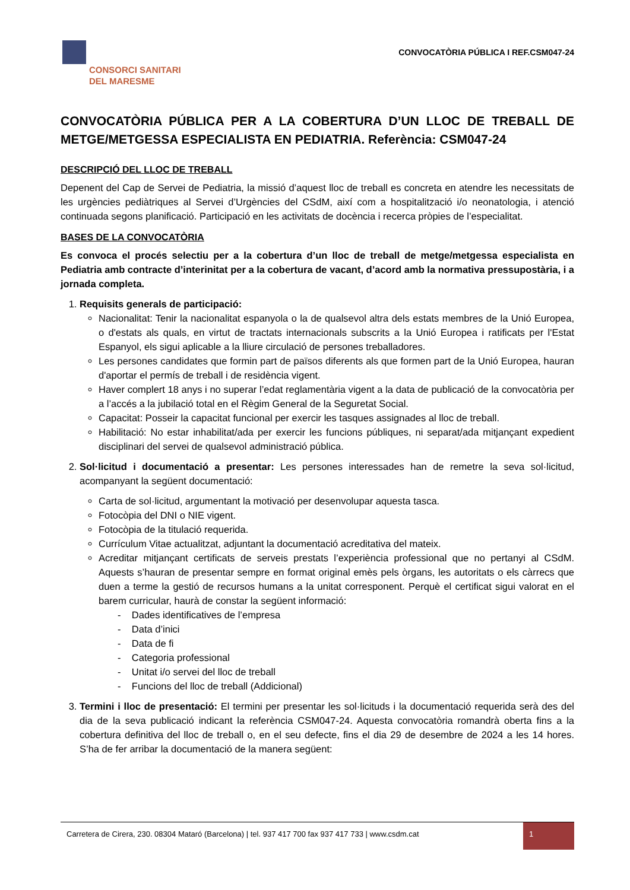CONSORCI SANITARI
DEL MARESME
CONVOCATÒRIA PÚBLICA I REF.CSM047-24
CONVOCATÒRIA PÚBLICA PER A LA COBERTURA D’UN LLOC DE TREBALL DE METGE/METGESSA ESPECIALISTA EN PEDIATRIA. Referència: CSM047-24
DESCRIPCIÓ DEL LLOC DE TREBALL
Depenent del Cap de Servei de Pediatria, la missió d’aquest lloc de treball es concreta en atendre les necessitats de les urgències pediàtriques al Servei d’Urgències del CSdM, així com a hospitalització i/o neonatologia, i atenció continuada segons planificació. Participació en les activitats de docència i recerca pròpies de l’especialitat.
BASES DE LA CONVOCATÒRIA
Es convoca el procés selectiu per a la cobertura d’un lloc de treball de metge/metgessa especialista en Pediatria amb contracte d’interinitat per a la cobertura de vacant, d’acord amb la normativa pressupostària, i a jornada completa.
1. Requisits generals de participació:
Nacionalitat: Tenir la nacionalitat espanyola o la de qualsevol altra dels estats membres de la Unió Europea, o d'estats als quals, en virtut de tractats internacionals subscrits a la Unió Europea i ratificats per l'Estat Espanyol, els sigui aplicable a la lliure circulació de persones treballadores.
Les persones candidates que formin part de països diferents als que formen part de la Unió Europea, hauran d'aportar el permís de treball i de residència vigent.
Haver complert 18 anys i no superar l’edat reglamentària vigent a la data de publicació de la convocatòria per a l’accés a la jubilació total en el Règim General de la Seguretat Social.
Capacitat: Posseir la capacitat funcional per exercir les tasques assignades al lloc de treball.
Habilitació: No estar inhabilitat/ada per exercir les funcions públiques, ni separat/ada mitjançant expedient disciplinari del servei de qualsevol administració pública.
2. Sol·licitud i documentació a presentar: Les persones interessades han de remetre la seva sol·licitud, acompanyant la següent documentació:
Carta de sol·licitud, argumentant la motivació per desenvolupar aquesta tasca.
Fotocòpia del DNI o NIE vigent.
Fotocòpia de la titulació requerida.
Currículum Vitae actualitzat, adjuntant la documentació acreditativa del mateix.
Acreditar mitjançant certificats de serveis prestats l’experiència professional que no pertanyi al CSdM. Aquests s’hauran de presentar sempre en format original emès pels òrgans, les autoritats o els càrrecs que duen a terme la gestió de recursos humans a la unitat corresponent. Perquè el certificat sigui valorat en el barem curricular, haurà de constar la següent informació:
- Dades identificatives de l’empresa
- Data d’inici
- Data de fi
- Categoria professional
- Unitat i/o servei del lloc de treball
- Funcions del lloc de treball (Addicional)
3. Termini i lloc de presentació: El termini per presentar les sol·licituds i la documentació requerida serà des del dia de la seva publicació indicant la referència CSM047-24. Aquesta convocatòria romandrà oberta fins a la cobertura definitiva del lloc de treball o, en el seu defecte, fins el dia 29 de desembre de 2024 a les 14 hores. S’ha de fer arribar la documentació de la manera següent:
Carretera de Cirera, 230. 08304 Mataró (Barcelona) | tel. 937 417 700 fax 937 417 733 | www.csdm.cat 1